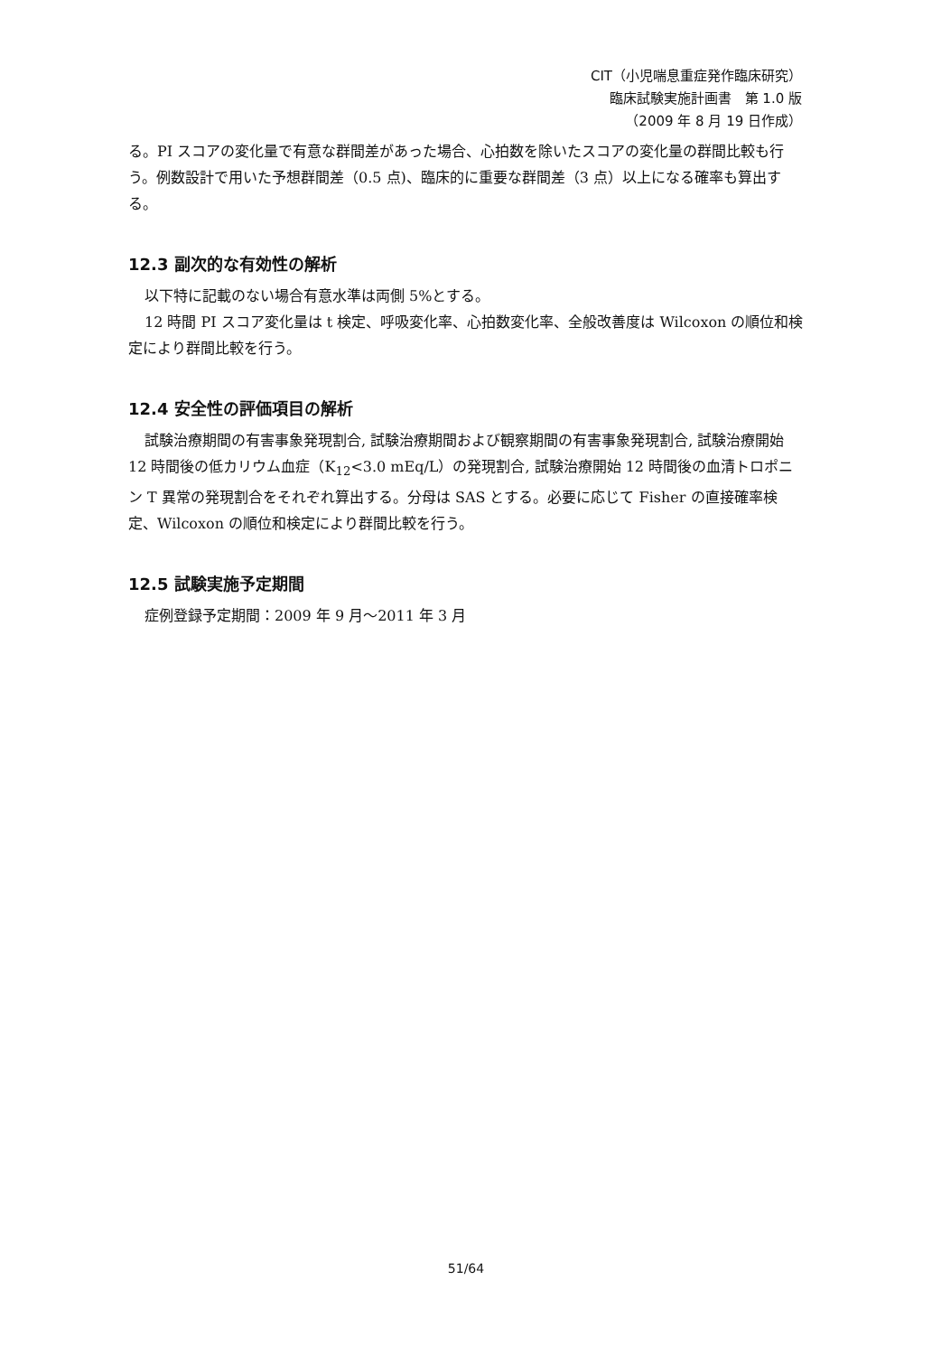CIT（小児喘息重症発作臨床研究）
臨床試験実施計画書　第 1.0 版
（2009 年 8 月 19 日作成）
る。PI スコアの変化量で有意な群間差があった場合、心拍数を除いたスコアの変化量の群間比較も行う。例数設計で用いた予想群間差（0.5 点)、臨床的に重要な群間差（3 点）以上になる確率も算出する。
12.3 副次的な有効性の解析
以下特に記載のない場合有意水準は両側 5%とする。
12 時間 PI スコア変化量は t 検定、呼吸変化率、心拍数変化率、全般改善度は Wilcoxon の順位和検定により群間比較を行う。
12.4 安全性の評価項目の解析
試験治療期間の有害事象発現割合, 試験治療期間および観察期間の有害事象発現割合, 試験治療開始 12 時間後の低カリウム血症（K<sub>12</sub><3.0 mEq/L）の発現割合, 試験治療開始 12 時間後の血清トロポニン T 異常の発現割合をそれぞれ算出する。分母は SAS とする。必要に応じて Fisher の直接確率検定、Wilcoxon の順位和検定により群間比較を行う。
12.5 試験実施予定期間
症例登録予定期間：2009 年 9 月～2011 年 3 月
51/64